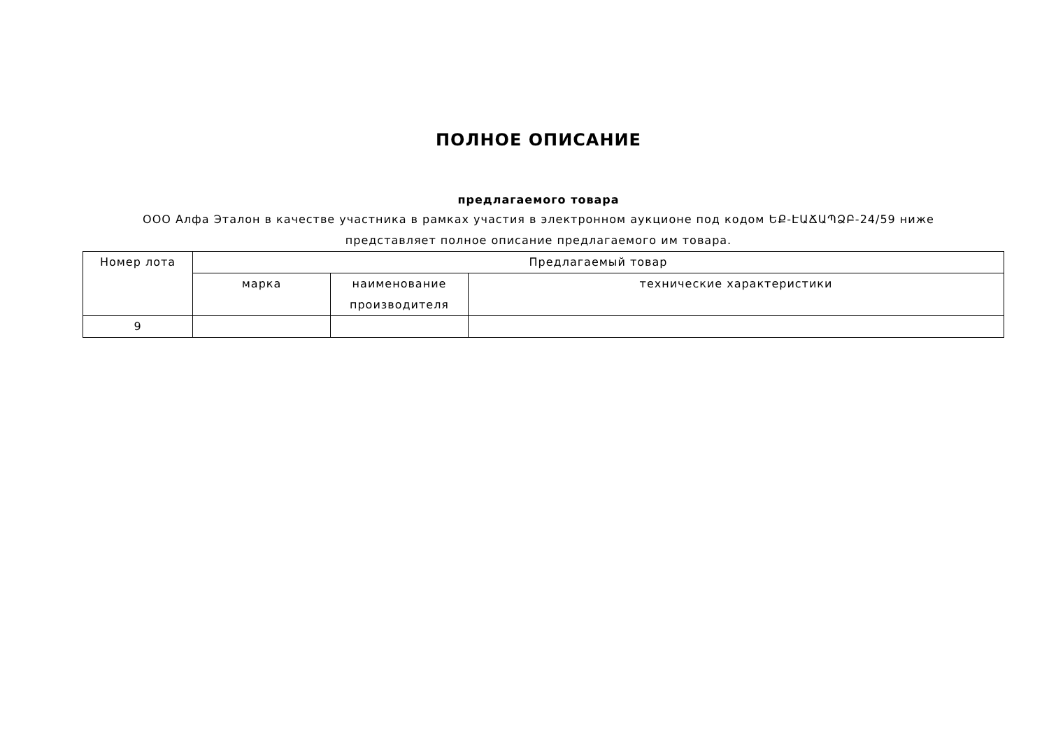ПОЛНОЕ ОПИСАНИЕ
предлагаемого товара
ООО Алфа Эталон в качестве участника в рамках участия в электронном аукционе под кодом ԵՔ-ԷԱՃԱՊՁԲ-24/59 ниже представляет полное описание предлагаемого им товара.
| Номер лота | Предлагаемый товар | | |
| --- | --- | --- | --- |
| | марка | наименование производителя | технические характеристики |
| 9 | | | |